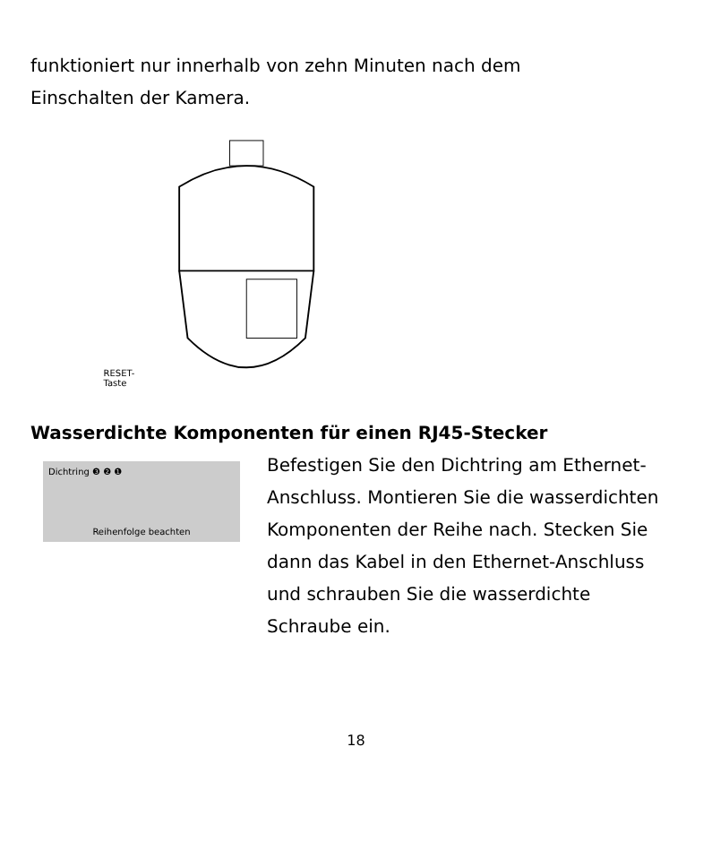funktioniert nur innerhalb von zehn Minuten nach dem
Einschalten der Kamera.
RESET-Taste
Wasserdichte Komponenten für einen RJ45-Stecker
Dichtring ❸ ❷ ❶
Reihenfolge beachten
Befestigen Sie den Dichtring am Ethernet-Anschluss. Montieren Sie die wasserdichten Komponenten der Reihe nach. Stecken Sie dann das Kabel in den Ethernet-Anschluss und schrauben Sie die wasserdichte Schraube ein.
18